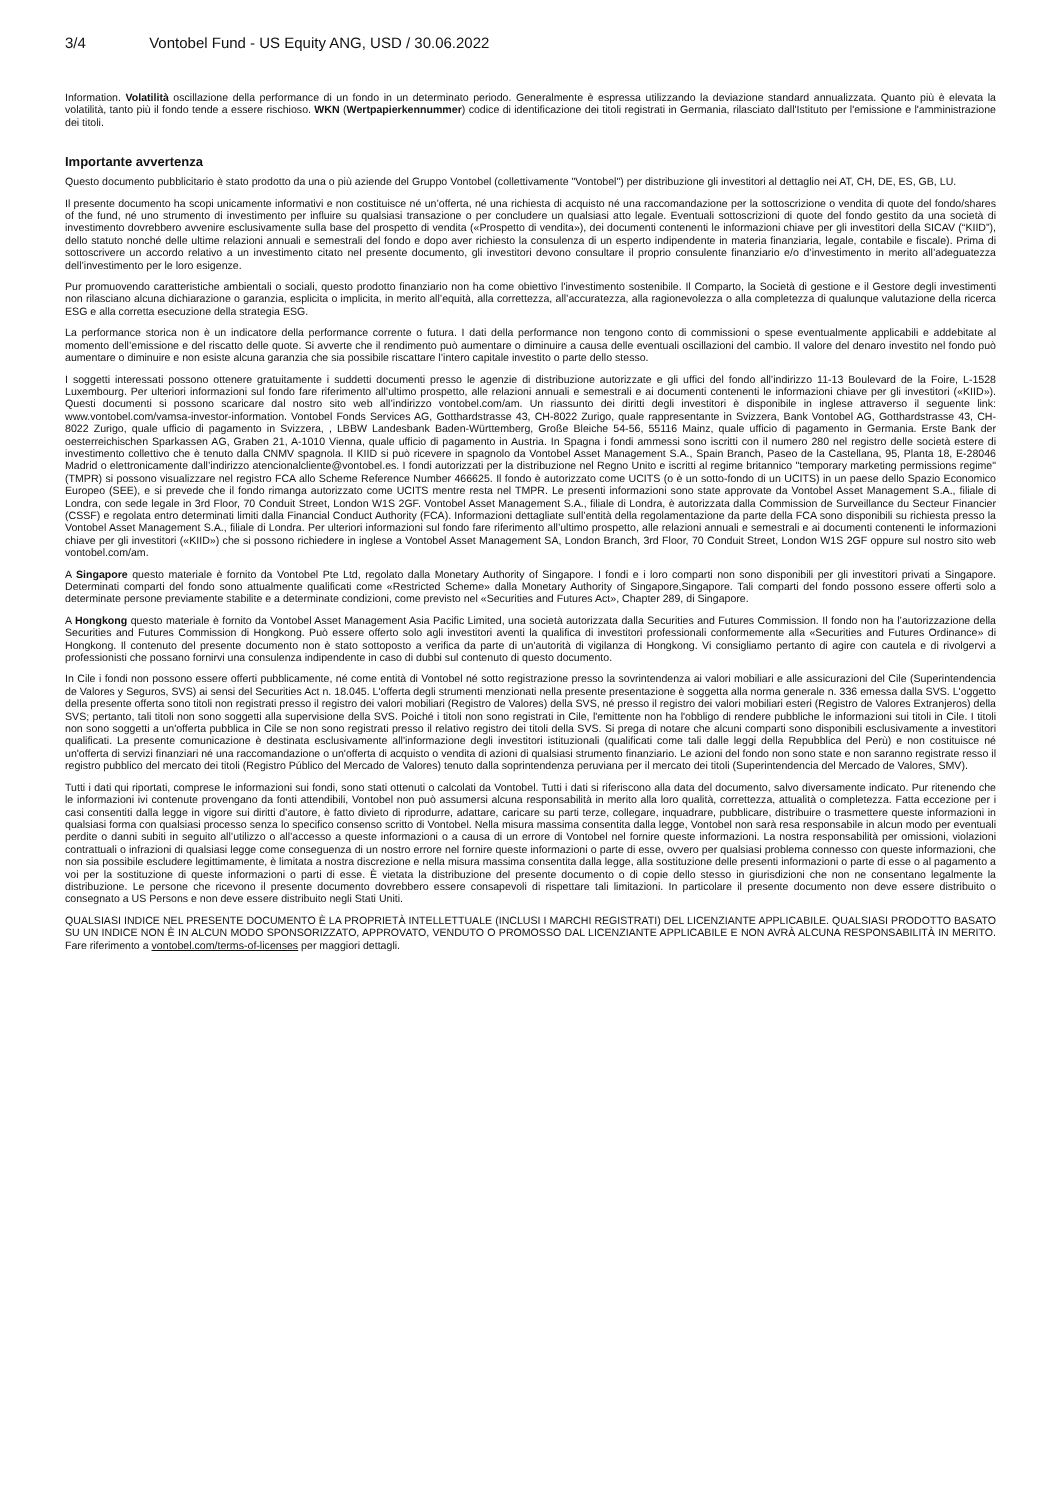3/4 Vontobel Fund - US Equity ANG, USD / 30.06.2022
Information. Volatilità oscillazione della performance di un fondo in un determinato periodo. Generalmente è espressa utilizzando la deviazione standard annualizzata. Quanto più è elevata la volatilità, tanto più il fondo tende a essere rischioso. WKN (Wertpapierkennummer) codice di identificazione dei titoli registrati in Germania, rilasciato dall'Istituto per l'emissione e l'amministrazione dei titoli.
Importante avvertenza
Questo documento pubblicitario è stato prodotto da una o più aziende del Gruppo Vontobel (collettivamente "Vontobel") per distribuzione gli investitori al dettaglio nei AT, CH, DE, ES, GB, LU.
Il presente documento ha scopi unicamente informativi e non costituisce né un’offerta, né una richiesta di acquisto né una raccomandazione per la sottoscrizione o vendita di quote del fondo/shares of the fund, né uno strumento di investimento per influire su qualsiasi transazione o per concludere un qualsiasi atto legale. Eventuali sottoscrizioni di quote del fondo gestito da una società di investimento dovrebbero avvenire esclusivamente sulla base del prospetto di vendita («Prospetto di vendita»), dei documenti contenenti le informazioni chiave per gli investitori della SICAV (“KIID”), dello statuto nonché delle ultime relazioni annuali e semestrali del fondo e dopo aver richiesto la consulenza di un esperto indipendente in materia finanziaria, legale, contabile e fiscale). Prima di sottoscrivere un accordo relativo a un investimento citato nel presente documento, gli investitori devono consultare il proprio consulente finanziario e/o d’investimento in merito all’adeguatezza dell’investimento per le loro esigenze.
Pur promuovendo caratteristiche ambientali o sociali, questo prodotto finanziario non ha come obiettivo l'investimento sostenibile. Il Comparto, la Società di gestione e il Gestore degli investimenti non rilasciano alcuna dichiarazione o garanzia, esplicita o implicita, in merito all’equità, alla correttezza, all’accuratezza, alla ragionevolezza o alla completezza di qualunque valutazione della ricerca ESG e alla corretta esecuzione della strategia ESG.
La performance storica non è un indicatore della performance corrente o futura. I dati della performance non tengono conto di commissioni o spese eventualmente applicabili e addebitate al momento dell’emissione e del riscatto delle quote. Si avverte che il rendimento può aumentare o diminuire a causa delle eventuali oscillazioni del cambio. Il valore del denaro investito nel fondo può aumentare o diminuire e non esiste alcuna garanzia che sia possibile riscattare l’intero capitale investito o parte dello stesso.
I soggetti interessati possono ottenere gratuitamente i suddetti documenti presso le agenzie di distribuzione autorizzate e gli uffici del fondo all’indirizzo 11-13 Boulevard de la Foire, L-1528 Luxembourg. Per ulteriori informazioni sul fondo fare riferimento all’ultimo prospetto, alle relazioni annuali e semestrali e ai documenti contenenti le informazioni chiave per gli investitori («KIID»). Questi documenti si possono scaricare dal nostro sito web all’indirizzo vontobel.com/am. Un riassunto dei diritti degli investitori è disponibile in inglese attraverso il seguente link: www.vontobel.com/vamsa-investor-information. Vontobel Fonds Services AG, Gotthardstrasse 43, CH-8022 Zurigo, quale rappresentante in Svizzera, Bank Vontobel AG, Gotthardstrasse 43, CH-8022 Zurigo, quale ufficio di pagamento in Svizzera, , LBBW Landesbank Baden-Württemberg, Große Bleiche 54-56, 55116 Mainz, quale ufficio di pagamento in Germania. Erste Bank der oesterreichischen Sparkassen AG, Graben 21, A-1010 Vienna, quale ufficio di pagamento in Austria. In Spagna i fondi ammessi sono iscritti con il numero 280 nel registro delle società estere di investimento collettivo che è tenuto dalla CNMV spagnola. Il KIID si può ricevere in spagnolo da Vontobel Asset Management S.A., Spain Branch, Paseo de la Castellana, 95, Planta 18, E-28046 Madrid o elettronicamente dall’indirizzo atencionalcliente@vontobel.es. I fondi autorizzati per la distribuzione nel Regno Unito e iscritti al regime britannico "temporary marketing permissions regime" (TMPR) si possono visualizzare nel registro FCA allo Scheme Reference Number 466625. Il fondo è autorizzato come UCITS (o è un sotto-fondo di un UCITS) in un paese dello Spazio Economico Europeo (SEE), e si prevede che il fondo rimanga autorizzato come UCITS mentre resta nel TMPR. Le presenti informazioni sono state approvate da Vontobel Asset Management S.A., filiale di Londra, con sede legale in 3rd Floor, 70 Conduit Street, London W1S 2GF. Vontobel Asset Management S.A., filiale di Londra, è autorizzata dalla Commission de Surveillance du Secteur Financier (CSSF) e regolata entro determinati limiti dalla Financial Conduct Authority (FCA). Informazioni dettagliate sull’entità della regolamentazione da parte della FCA sono disponibili su richiesta presso la Vontobel Asset Management S.A., filiale di Londra. Per ulteriori informazioni sul fondo fare riferimento all’ultimo prospetto, alle relazioni annuali e semestrali e ai documenti contenenti le informazioni chiave per gli investitori («KIID») che si possono richiedere in inglese a Vontobel Asset Management SA, London Branch, 3rd Floor, 70 Conduit Street, London W1S 2GF oppure sul nostro sito web vontobel.com/am.
A Singapore questo materiale è fornito da Vontobel Pte Ltd, regolato dalla Monetary Authority of Singapore. I fondi e i loro comparti non sono disponibili per gli investitori privati a Singapore. Determinati comparti del fondo sono attualmente qualificati come «Restricted Scheme» dalla Monetary Authority of Singapore,Singapore. Tali comparti del fondo possono essere offerti solo a determinate persone previamente stabilite e a determinate condizioni, come previsto nel «Securities and Futures Act», Chapter 289, di Singapore.
A Hongkong questo materiale è fornito da Vontobel Asset Management Asia Pacific Limited, una società autorizzata dalla Securities and Futures Commission. Il fondo non ha l’autorizzazione della Securities and Futures Commission di Hongkong. Può essere offerto solo agli investitori aventi la qualifica di investitori professionali conformemente alla «Securities and Futures Ordinance» di Hongkong. Il contenuto del presente documento non è stato sottoposto a verifica da parte di un’autorità di vigilanza di Hongkong. Vi consigliamo pertanto di agire con cautela e di rivolgervi a professionisti che possano fornirvi una consulenza indipendente in caso di dubbi sul contenuto di questo documento.
In Cile i fondi non possono essere offerti pubblicamente, né come entità di Vontobel né sotto registrazione presso la sovrintendenza ai valori mobiliari e alle assicurazioni del Cile (Superintendencia de Valores y Seguros, SVS) ai sensi del Securities Act n. 18.045. L'offerta degli strumenti menzionati nella presente presentazione è soggetta alla norma generale n. 336 emessa dalla SVS. L'oggetto della presente offerta sono titoli non registrati presso il registro dei valori mobiliari (Registro de Valores) della SVS, né presso il registro dei valori mobiliari esteri (Registro de Valores Extranjeros) della SVS; pertanto, tali titoli non sono soggetti alla supervisione della SVS. Poiché i titoli non sono registrati in Cile, l'emittente non ha l'obbligo di rendere pubbliche le informazioni sui titoli in Cile. I titoli non sono soggetti a un'offerta pubblica in Cile se non sono registrati presso il relativo registro dei titoli della SVS. Si prega di notare che alcuni comparti sono disponibili esclusivamente a investitori qualificati. La presente comunicazione è destinata esclusivamente all'informazione degli investitori istituzionali (qualificati come tali dalle leggi della Repubblica del Perù) e non costituisce né un'offerta di servizi finanziari né una raccomandazione o un'offerta di acquisto o vendita di azioni di qualsiasi strumento finanziario. Le azioni del fondo non sono state e non saranno registrate resso il registro pubblico del mercato dei titoli (Registro Público del Mercado de Valores) tenuto dalla soprintendenza peruviana per il mercato dei titoli (Superintendencia del Mercado de Valores, SMV).
Tutti i dati qui riportati, comprese le informazioni sui fondi, sono stati ottenuti o calcolati da Vontobel. Tutti i dati si riferiscono alla data del documento, salvo diversamente indicato. Pur ritenendo che le informazioni ivi contenute provengano da fonti attendibili, Vontobel non può assumersi alcuna responsabilità in merito alla loro qualità, correttezza, attualità o completezza. Fatta eccezione per i casi consentiti dalla legge in vigore sui diritti d’autore, è fatto divieto di riprodurre, adattare, caricare su parti terze, collegare, inquadrare, pubblicare, distribuire o trasmettere queste informazioni in qualsiasi forma con qualsiasi processo senza lo specifico consenso scritto di Vontobel. Nella misura massima consentita dalla legge, Vontobel non sarà resa responsabile in alcun modo per eventuali perdite o danni subiti in seguito all’utilizzo o all’accesso a queste informazioni o a causa di un errore di Vontobel nel fornire queste informazioni. La nostra responsabilità per omissioni, violazioni contrattuali o infrazioni di qualsiasi legge come conseguenza di un nostro errore nel fornire queste informazioni o parte di esse, ovvero per qualsiasi problema connesso con queste informazioni, che non sia possibile escludere legittimamente, è limitata a nostra discrezione e nella misura massima consentita dalla legge, alla sostituzione delle presenti informazioni o parte di esse o al pagamento a voi per la sostituzione di queste informazioni o parti di esse. È vietata la distribuzione del presente documento o di copie dello stesso in giurisdizioni che non ne consentano legalmente la distribuzione. Le persone che ricevono il presente documento dovrebbero essere consapevoli di rispettare tali limitazioni. In particolare il presente documento non deve essere distribuito o consegnato a US Persons e non deve essere distribuito negli Stati Uniti.
QUALSIASI INDICE NEL PRESENTE DOCUMENTO È LA PROPRIETÀ INTELLETTUALE (INCLUSI I MARCHI REGISTRATI) DEL LICENZIANTE APPLICABILE. QUALSIASI PRODOTTO BASATO SU UN INDICE NON È IN ALCUN MODO SPONSORIZZATO, APPROVATO, VENDUTO O PROMOSSO DAL LICENZIANTE APPLICABILE E NON AVRÀ ALCUNA RESPONSABILITÀ IN MERITO. Fare riferimento a vontobel.com/terms-of-licenses per maggiori dettagli.